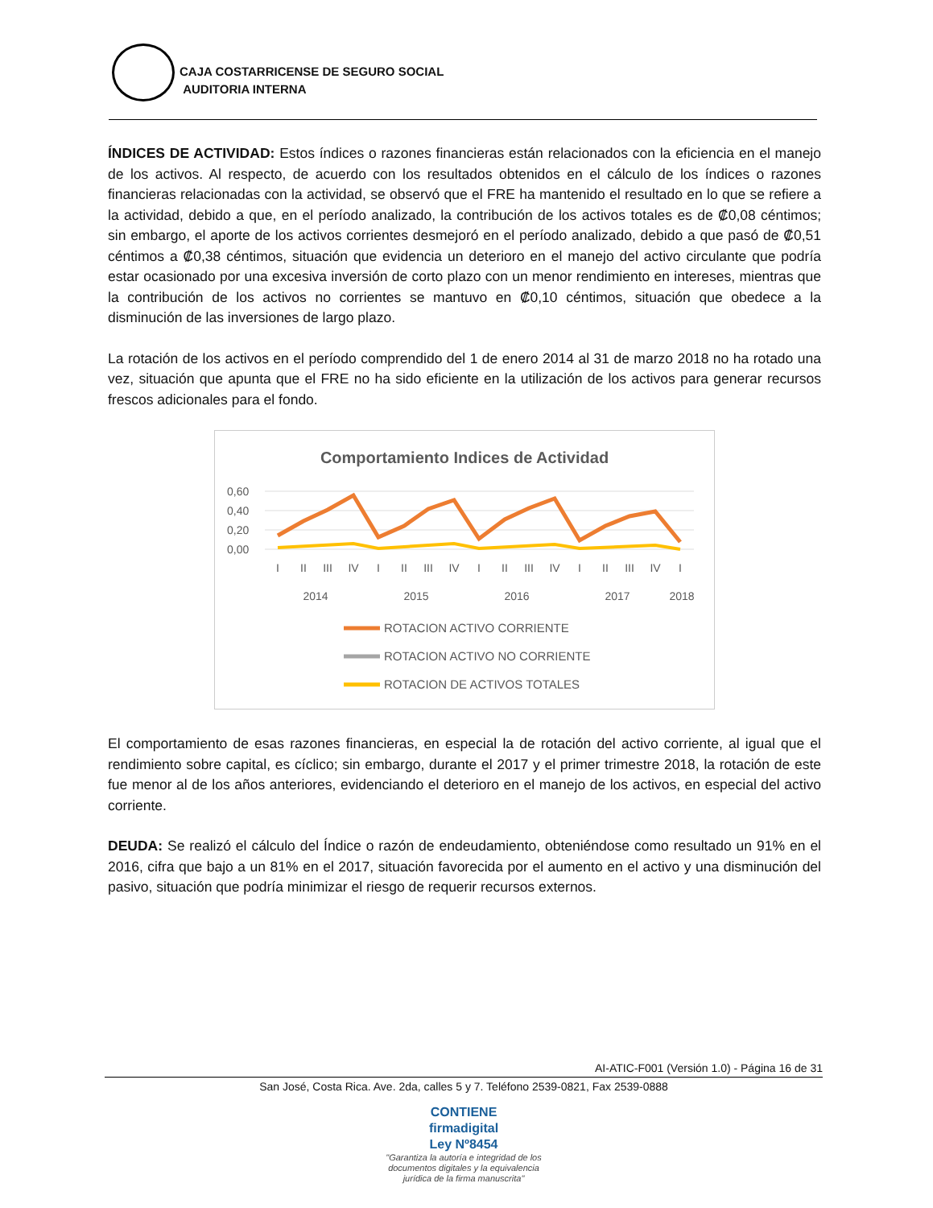CAJA COSTARRICENSE DE SEGURO SOCIAL
AUDITORIA INTERNA
ÍNDICES DE ACTIVIDAD: Estos índices o razones financieras están relacionados con la eficiencia en el manejo de los activos. Al respecto, de acuerdo con los resultados obtenidos en el cálculo de los índices o razones financieras relacionadas con la actividad, se observó que el FRE ha mantenido el resultado en lo que se refiere a la actividad, debido a que, en el período analizado, la contribución de los activos totales es de ₡0,08 céntimos; sin embargo, el aporte de los activos corrientes desmejoró en el período analizado, debido a que pasó de ₡0,51 céntimos a ₡0,38 céntimos, situación que evidencia un deterioro en el manejo del activo circulante que podría estar ocasionado por una excesiva inversión de corto plazo con un menor rendimiento en intereses, mientras que la contribución de los activos no corrientes se mantuvo en ₡0,10 céntimos, situación que obedece a la disminución de las inversiones de largo plazo.
La rotación de los activos en el período comprendido del 1 de enero 2014 al 31 de marzo 2018 no ha rotado una vez, situación que apunta que el FRE no ha sido eficiente en la utilización de los activos para generar recursos frescos adicionales para el fondo.
Comportamiento Indices de Actividad
0,60
0,40
0,20
0,00
I
II
III
IV
I
II
III
IV
I
II
III
IV
I
II
III
IV
I
2014
2015
2016
2017
2018
ROTACION ACTIVO CORRIENTE
ROTACION ACTIVO NO CORRIENTE
ROTACION DE ACTIVOS TOTALES
El comportamiento de esas razones financieras, en especial la de rotación del activo corriente, al igual que el rendimiento sobre capital, es cíclico; sin embargo, durante el 2017 y el primer trimestre 2018, la rotación de este fue menor al de los años anteriores, evidenciando el deterioro en el manejo de los activos, en especial del activo corriente.
DEUDA: Se realizó el cálculo del Índice o razón de endeudamiento, obteniéndose como resultado un 91% en el 2016, cifra que bajo a un 81% en el 2017, situación favorecida por el aumento en el activo y una disminución del pasivo, situación que podría minimizar el riesgo de requerir recursos externos.
AI-ATIC-F001 (Versión 1.0) - Página 16 de 31
San José, Costa Rica. Ave. 2da, calles 5 y 7. Teléfono 2539-0821, Fax 2539-0888
CONTIENE
firmadigital
Ley Nº8454
"Garantiza la autoría e integridad de los
documentos digitales y la equivalencia
jurídica de la firma manuscrita"